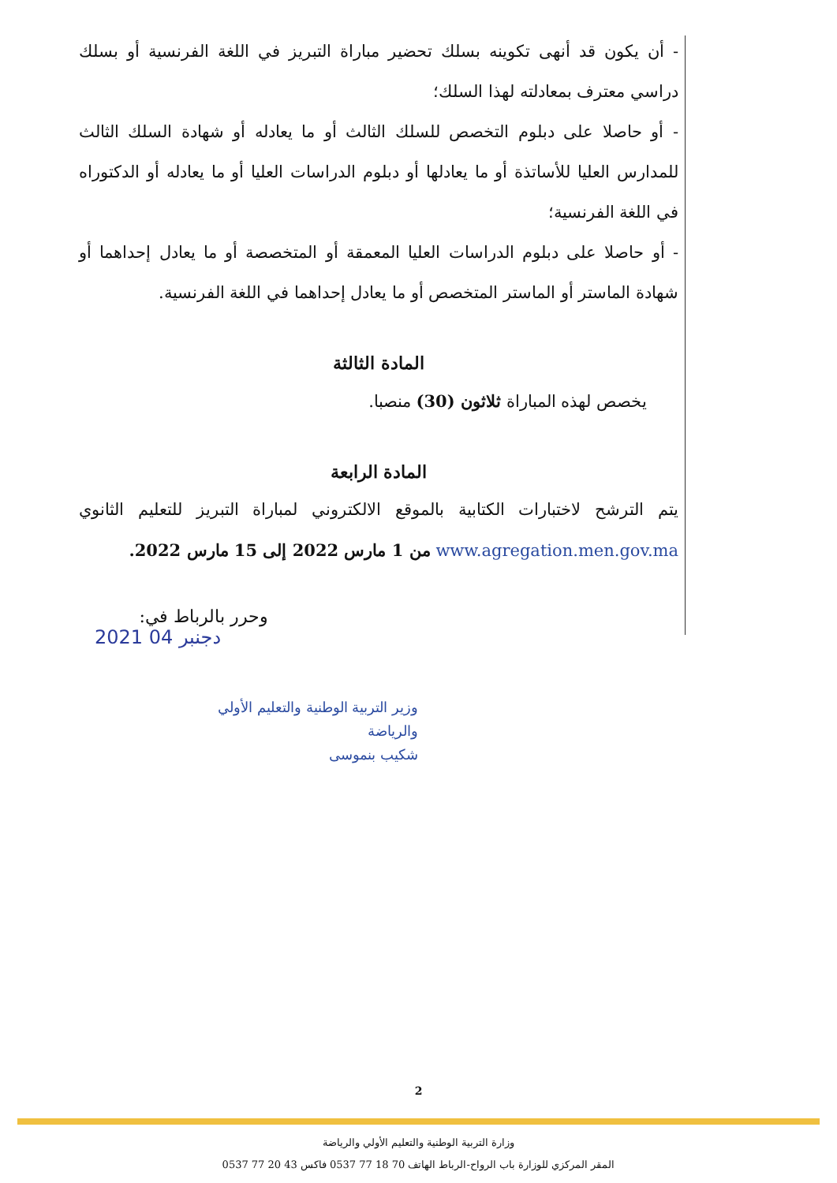- أن يكون قد أنهى تكوينه بسلك تحضير مباراة التبريز في اللغة الفرنسية أو بسلك دراسي معترف بمعادلته لهذا السلك؛
- أو حاصلا على دبلوم التخصص للسلك الثالث أو ما يعادله أو شهادة السلك الثالث للمدارس العليا للأساتذة أو ما يعادلها أو دبلوم الدراسات العليا أو ما يعادله أو الدكتوراه في اللغة الفرنسية؛
- أو حاصلا على دبلوم الدراسات العليا المعمقة أو المتخصصة أو ما يعادل إحداهما أو شهادة الماستر أو الماستر المتخصص أو ما يعادل إحداهما في اللغة الفرنسية.
المادة الثالثة
يخصص لهذه المباراة ثلاثون (30) منصبا.
المادة الرابعة
يتم الترشح لاختبارات الكتابية بالموقع الالكتروني لمباراة التبريز للتعليم الثانوي www.agregation.men.gov.ma من 1 مارس 2022 إلى 15 مارس 2022.
وحرر بالرباط في:
2021 04 دجنبر
وزير التربية الوطنية والتعليم الأولي
والرياضة
شكيب بنموسى
2
وزارة التربية الوطنية والتعليم الأولي والرياضة
المقر المركزي للوزارة باب الرواح-الرباط الهاتف 70 18 77 0537 فاكس 43 20 77 0537